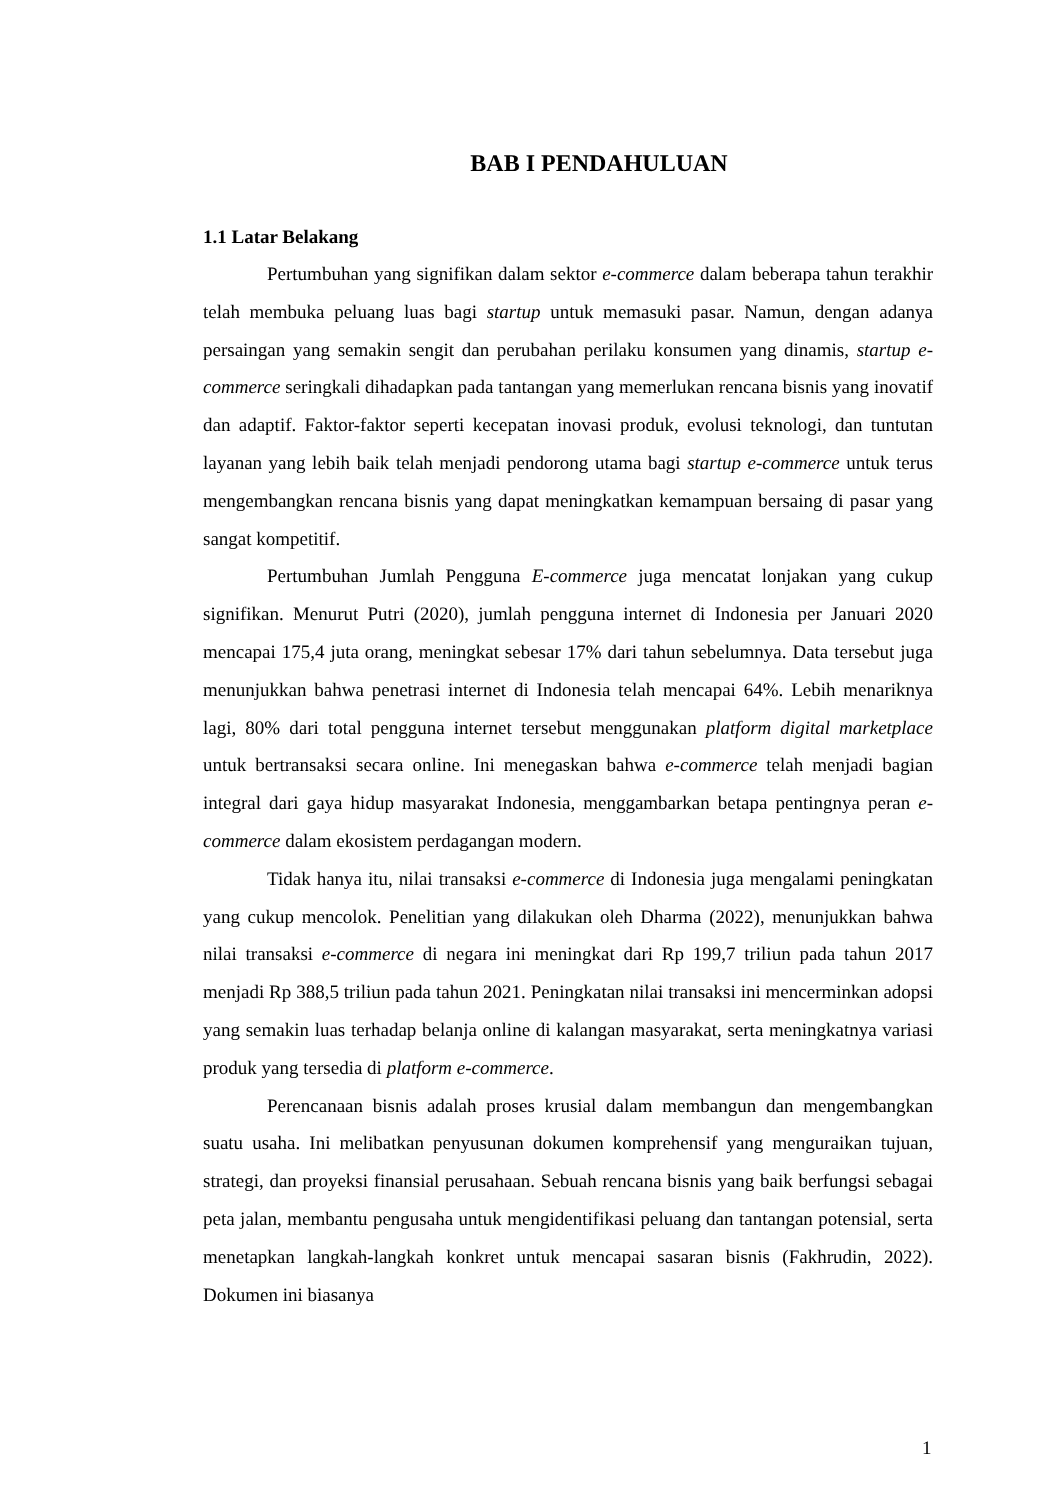BAB I PENDAHULUAN
1.1 Latar Belakang
Pertumbuhan yang signifikan dalam sektor e-commerce dalam beberapa tahun terakhir telah membuka peluang luas bagi startup untuk memasuki pasar. Namun, dengan adanya persaingan yang semakin sengit dan perubahan perilaku konsumen yang dinamis, startup e-commerce seringkali dihadapkan pada tantangan yang memerlukan rencana bisnis yang inovatif dan adaptif. Faktor-faktor seperti kecepatan inovasi produk, evolusi teknologi, dan tuntutan layanan yang lebih baik telah menjadi pendorong utama bagi startup e-commerce untuk terus mengembangkan rencana bisnis yang dapat meningkatkan kemampuan bersaing di pasar yang sangat kompetitif.
Pertumbuhan Jumlah Pengguna E-commerce juga mencatat lonjakan yang cukup signifikan. Menurut Putri (2020), jumlah pengguna internet di Indonesia per Januari 2020 mencapai 175,4 juta orang, meningkat sebesar 17% dari tahun sebelumnya. Data tersebut juga menunjukkan bahwa penetrasi internet di Indonesia telah mencapai 64%. Lebih menariknya lagi, 80% dari total pengguna internet tersebut menggunakan platform digital marketplace untuk bertransaksi secara online. Ini menegaskan bahwa e-commerce telah menjadi bagian integral dari gaya hidup masyarakat Indonesia, menggambarkan betapa pentingnya peran e-commerce dalam ekosistem perdagangan modern.
Tidak hanya itu, nilai transaksi e-commerce di Indonesia juga mengalami peningkatan yang cukup mencolok. Penelitian yang dilakukan oleh Dharma (2022), menunjukkan bahwa nilai transaksi e-commerce di negara ini meningkat dari Rp 199,7 triliun pada tahun 2017 menjadi Rp 388,5 triliun pada tahun 2021. Peningkatan nilai transaksi ini mencerminkan adopsi yang semakin luas terhadap belanja online di kalangan masyarakat, serta meningkatnya variasi produk yang tersedia di platform e-commerce.
Perencanaan bisnis adalah proses krusial dalam membangun dan mengembangkan suatu usaha. Ini melibatkan penyusunan dokumen komprehensif yang menguraikan tujuan, strategi, dan proyeksi finansial perusahaan. Sebuah rencana bisnis yang baik berfungsi sebagai peta jalan, membantu pengusaha untuk mengidentifikasi peluang dan tantangan potensial, serta menetapkan langkah-langkah konkret untuk mencapai sasaran bisnis (Fakhrudin, 2022). Dokumen ini biasanya
1